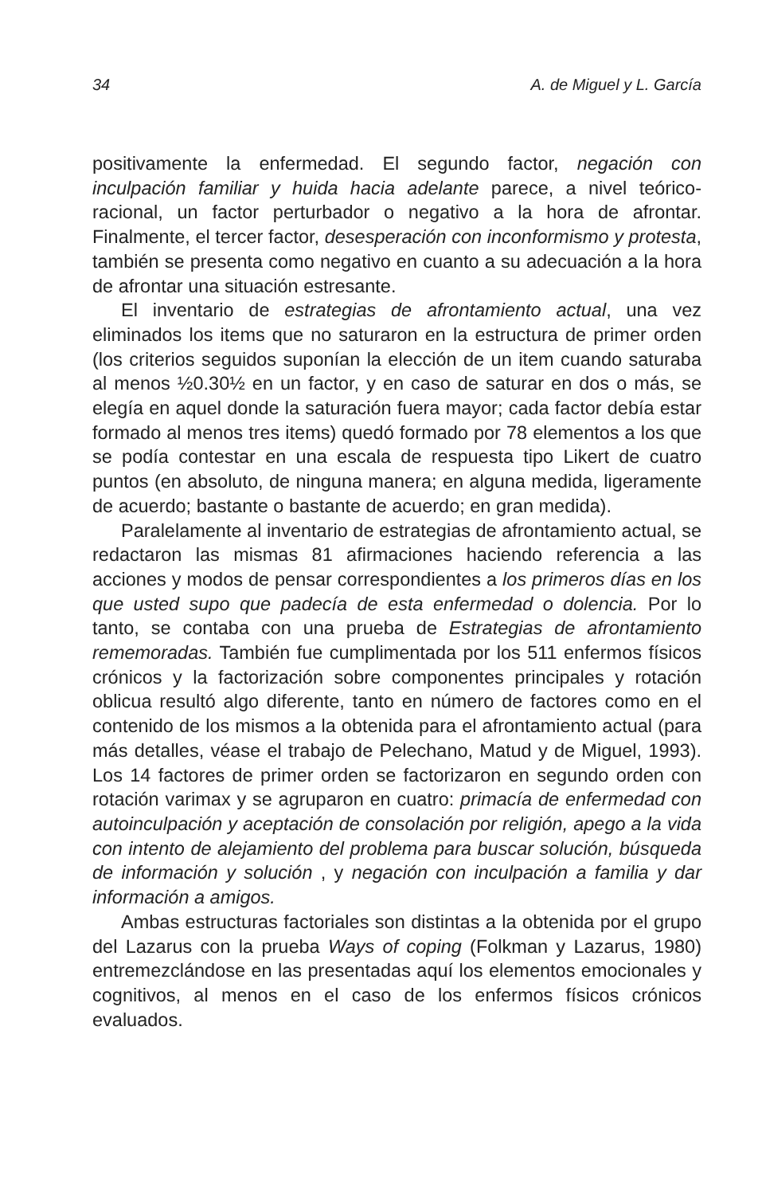34 A. de Miguel y L. García
positivamente la enfermedad. El segundo factor, negación con inculpación familiar y huida hacia adelante parece, a nivel teórico-racional, un factor perturbador o negativo a la hora de afrontar. Finalmente, el tercer factor, desesperación con inconformismo y protesta, también se presenta como negativo en cuanto a su adecuación a la hora de afrontar una situación estresante.
El inventario de estrategias de afrontamiento actual, una vez eliminados los items que no saturaron en la estructura de primer orden (los criterios seguidos suponían la elección de un item cuando saturaba al menos ½0.30½ en un factor, y en caso de saturar en dos o más, se elegía en aquel donde la saturación fuera mayor; cada factor debía estar formado al menos tres items) quedó formado por 78 elementos a los que se podía contestar en una escala de respuesta tipo Likert de cuatro puntos (en absoluto, de ninguna manera; en alguna medida, ligeramente de acuerdo; bastante o bastante de acuerdo; en gran medida).
Paralelamente al inventario de estrategias de afrontamiento actual, se redactaron las mismas 81 afirmaciones haciendo referencia a las acciones y modos de pensar correspondientes a los primeros días en los que usted supo que padecía de esta enfermedad o dolencia. Por lo tanto, se contaba con una prueba de Estrategias de afrontamiento rememoradas. También fue cumplimentada por los 511 enfermos físicos crónicos y la factorización sobre componentes principales y rotación oblicua resultó algo diferente, tanto en número de factores como en el contenido de los mismos a la obtenida para el afrontamiento actual (para más detalles, véase el trabajo de Pelechano, Matud y de Miguel, 1993). Los 14 factores de primer orden se factorizaron en segundo orden con rotación varimax y se agruparon en cuatro: primacía de enfermedad con autoinculpación y aceptación de consolación por religión, apego a la vida con intento de alejamiento del problema para buscar solución, búsqueda de información y solución , y negación con inculpación a familia y dar información a amigos.
Ambas estructuras factoriales son distintas a la obtenida por el grupo del Lazarus con la prueba Ways of coping (Folkman y Lazarus, 1980) entremezclándose en las presentadas aquí los elementos emocionales y cognitivos, al menos en el caso de los enfermos físicos crónicos evaluados.